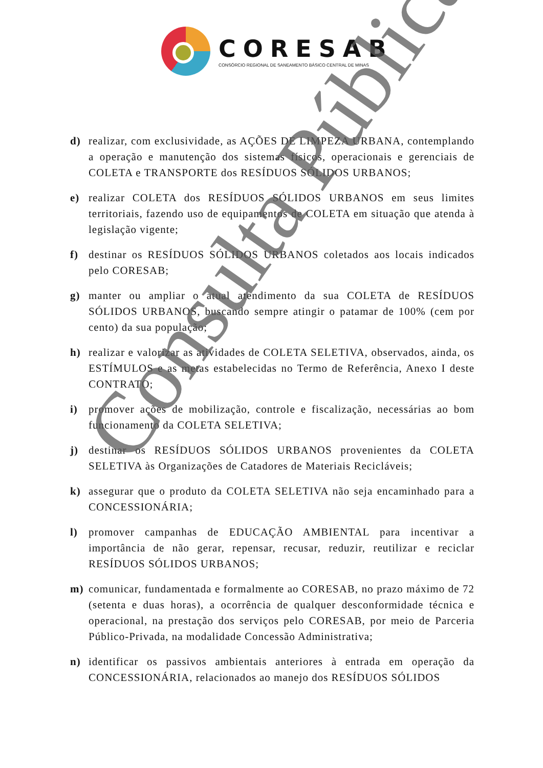CORESAB
CONSÓRCIO REGIONAL DE SANEAMENTO BÁSICO CENTRAL DE MINAS
d) realizar, com exclusividade, as AÇÕES DE LIMPEZA URBANA, contemplando a operação e manutenção dos sistemas físicos, operacionais e gerenciais de COLETA e TRANSPORTE dos RESÍDUOS SÓLIDOS URBANOS;
e) realizar COLETA dos RESÍDUOS SÓLIDOS URBANOS em seus limites territoriais, fazendo uso de equipamentos de COLETA em situação que atenda à legislação vigente;
f) destinar os RESÍDUOS SÓLIDOS URBANOS coletados aos locais indicados pelo CORESAB;
g) manter ou ampliar o atual atendimento da sua COLETA de RESÍDUOS SÓLIDOS URBANOS, buscando sempre atingir o patamar de 100% (cem por cento) da sua população;
h) realizar e valorizar as atividades de COLETA SELETIVA, observados, ainda, os ESTÍMULOS e as metas estabelecidas no Termo de Referência, Anexo I deste CONTRATO;
i) promover ações de mobilização, controle e fiscalização, necessárias ao bom funcionamento da COLETA SELETIVA;
j) destinar os RESÍDUOS SÓLIDOS URBANOS provenientes da COLETA SELETIVA às Organizações de Catadores de Materiais Recicláveis;
k) assegurar que o produto da COLETA SELETIVA não seja encaminhado para a CONCESSIONÁRIA;
l) promover campanhas de EDUCAÇÃO AMBIENTAL para incentivar a importância de não gerar, repensar, recusar, reduzir, reutilizar e reciclar RESÍDUOS SÓLIDOS URBANOS;
m) comunicar, fundamentada e formalmente ao CORESAB, no prazo máximo de 72 (setenta e duas horas), a ocorrência de qualquer desconformidade técnica e operacional, na prestação dos serviços pelo CORESAB, por meio de Parceria Público-Privada, na modalidade Concessão Administrativa;
n) identificar os passivos ambientais anteriores à entrada em operação da CONCESSIONÁRIA, relacionados ao manejo dos RESÍDUOS SÓLIDOS
Consulta Pública